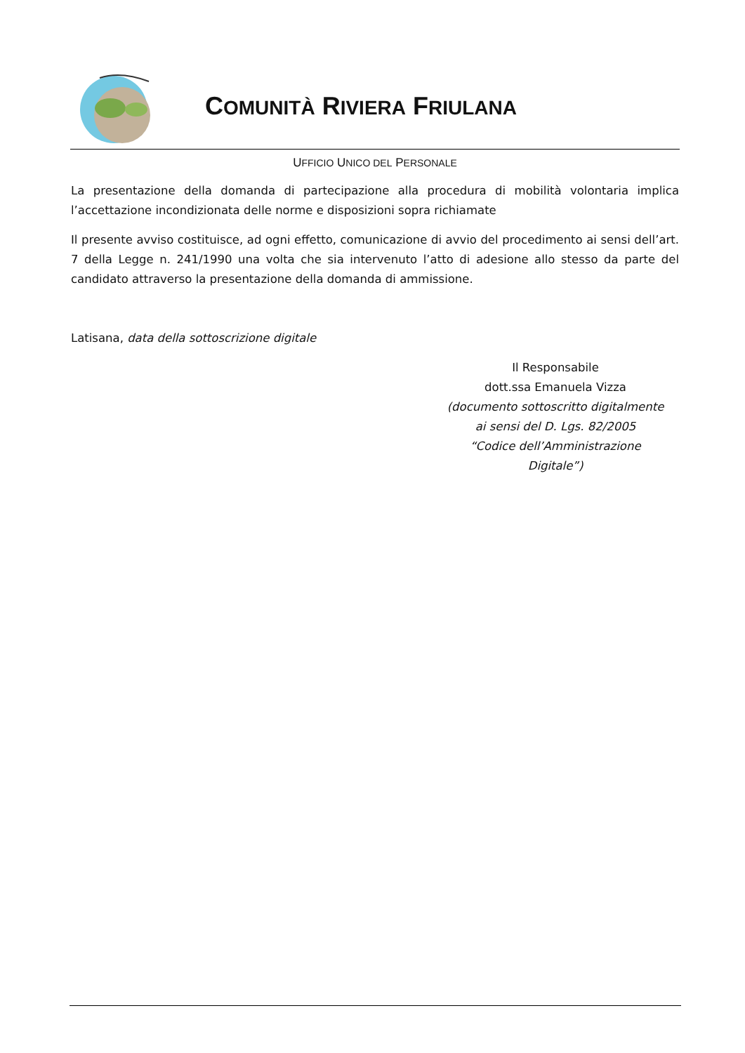COMUNITÀ RIVIERA FRIULANA
UFFICIO UNICO DEL PERSONALE
La presentazione della domanda di partecipazione alla procedura di mobilità volontaria implica l’accettazione incondizionata delle norme e disposizioni sopra richiamate
Il presente avviso costituisce, ad ogni effetto, comunicazione di avvio del procedimento ai sensi dell’art. 7 della Legge n. 241/1990 una volta che sia intervenuto l’atto di adesione allo stesso da parte del candidato attraverso la presentazione della domanda di ammissione.
Latisana, data della sottoscrizione digitale
Il Responsabile
dott.ssa Emanuela Vizza
(documento sottoscritto digitalmente
ai sensi del D. Lgs. 82/2005
“Codice dell’Amministrazione
Digitale”)